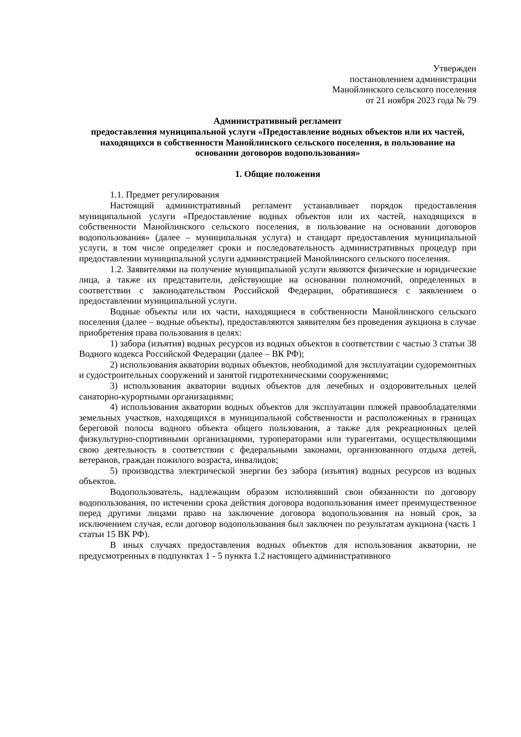Утвержден
постановлением администрации
Манойлинского сельского поселения
от 21 ноября 2023 года № 79
Административный регламент
предоставления муниципальной услуги «Предоставление водных объектов или их частей, находящихся в собственности Манойлинского сельского поселения, в пользование на основании договоров водопользования»
1. Общие положения
1.1. Предмет регулирования
Настоящий административный регламент устанавливает порядок предоставления муниципальной услуги «Предоставление водных объектов или их частей, находящихся в собственности Манойлинского сельского поселения, в пользование на основании договоров водопользования» (далее – муниципальная услуга) и стандарт предоставления муниципальной услуги, в том числе определяет сроки и последовательность административных процедур при предоставлении муниципальной услуги администрацией Манойлинского сельского поселения.
1.2. Заявителями на получение муниципальной услуги являются физические и юридические лица, а также их представители, действующие на основании полномочий, определенных в соответствии с законодательством Российской Федерации, обратившиеся с заявлением о предоставлении муниципальной услуги.
Водные объекты или их части, находящиеся в собственности Манойлинского сельского поселения (далее – водные объекты), предоставляются заявителям без проведения аукциона в случае приобретения права пользования в целях:
1) забора (изъятия) водных ресурсов из водных объектов в соответствии с частью 3 статьи 38 Водного кодекса Российской Федерации (далее – ВК РФ);
2) использования акватории водных объектов, необходимой для эксплуатации судоремонтных и судостроительных сооружений и занятой гидротехническими сооружениями;
3) использования акватории водных объектов для лечебных и оздоровительных целей санаторно-курортными организациями;
4) использования акватории водных объектов для эксплуатации пляжей правообладателями земельных участков, находящихся в муниципальной собственности и расположенных в границах береговой полосы водного объекта общего пользования, а также для рекреационных целей физкультурно-спортивными организациями, туроператорами или турагентами, осуществляющими свою деятельность в соответствии с федеральными законами, организованного отдыха детей, ветеранов, граждан пожилого возраста, инвалидов;
5) производства электрической энергии без забора (изъятия) водных ресурсов из водных объектов.
Водопользователь, надлежащим образом исполнявший свои обязанности по договору водопользования, по истечении срока действия договора водопользования имеет преимущественное перед другими лицами право на заключение договора водопользования на новый срок, за исключением случая, если договор водопользования был заключен по результатам аукциона (часть 1 статьи 15 ВК РФ).
В иных случаях предоставления водных объектов для использования акватории, не предусмотренных в подпунктах 1 - 5 пункта 1.2 настоящего административного